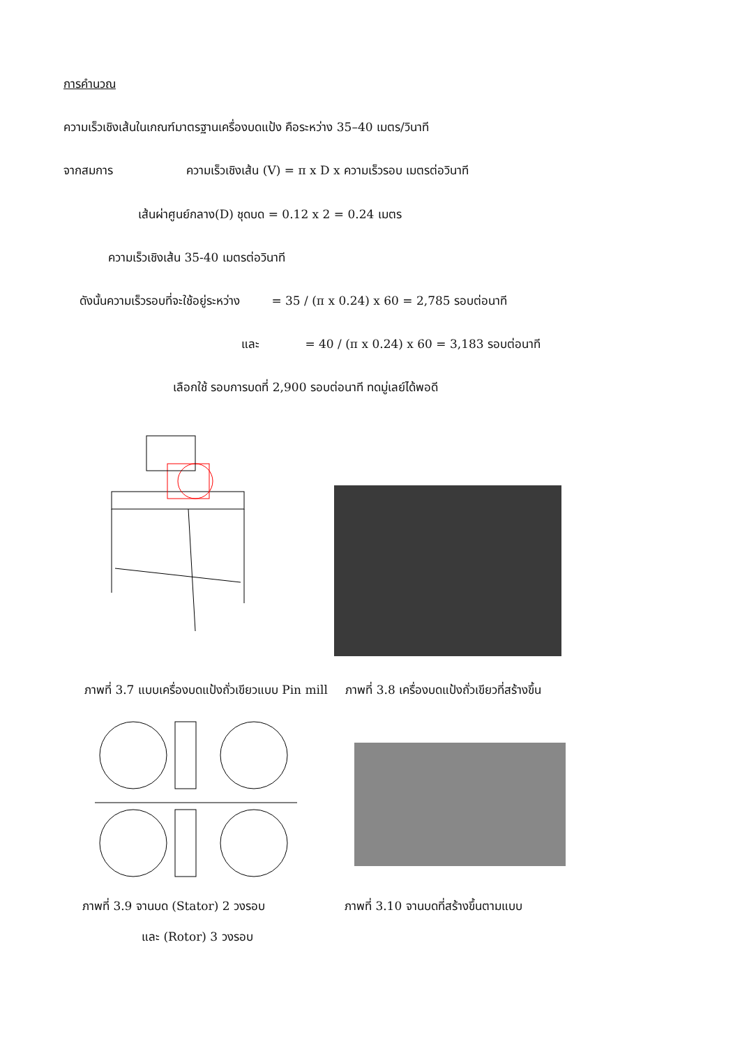การคำนวณ
ความเร็วเชิงเส้นในเกณฑ์มาตรฐานเครื่องบดแป้ง คือระหว่าง 35–40 เมตร/วินาที
จากสมการ ความเร็วเชิงเส้น (V) = π x D x ความเร็วรอบ เมตรต่อวินาที
เส้นผ่าศูนย์กลาง(D) ชุดบด = 0.12 x 2 = 0.24 เมตร
ความเร็วเชิงเส้น 35-40 เมตรต่อวินาที
ดังนั้นความเร็วรอบที่จะใช้อยู่ระหว่าง = 35 / (π x 0.24) x 60 = 2,785 รอบต่อนาที
และ = 40 / (π x 0.24) x 60 = 3,183 รอบต่อนาที
เลือกใช้ รอบการบดที่ 2,900 รอบต่อนาที ทดมู่เลย์ได้พอดี
ภาพที่ 3.7 แบบเครื่องบดแป้งถั่วเขียวแบบ Pin mill ภาพที่ 3.8 เครื่องบดแป้งถั่วเขียวที่สร้างขึ้น
ภาพที่ 3.9 จานบด (Stator) 2 วงรอบ ภาพที่ 3.10 จานบดที่สร้างขึ้นตามแบบ
และ (Rotor) 3 วงรอบ